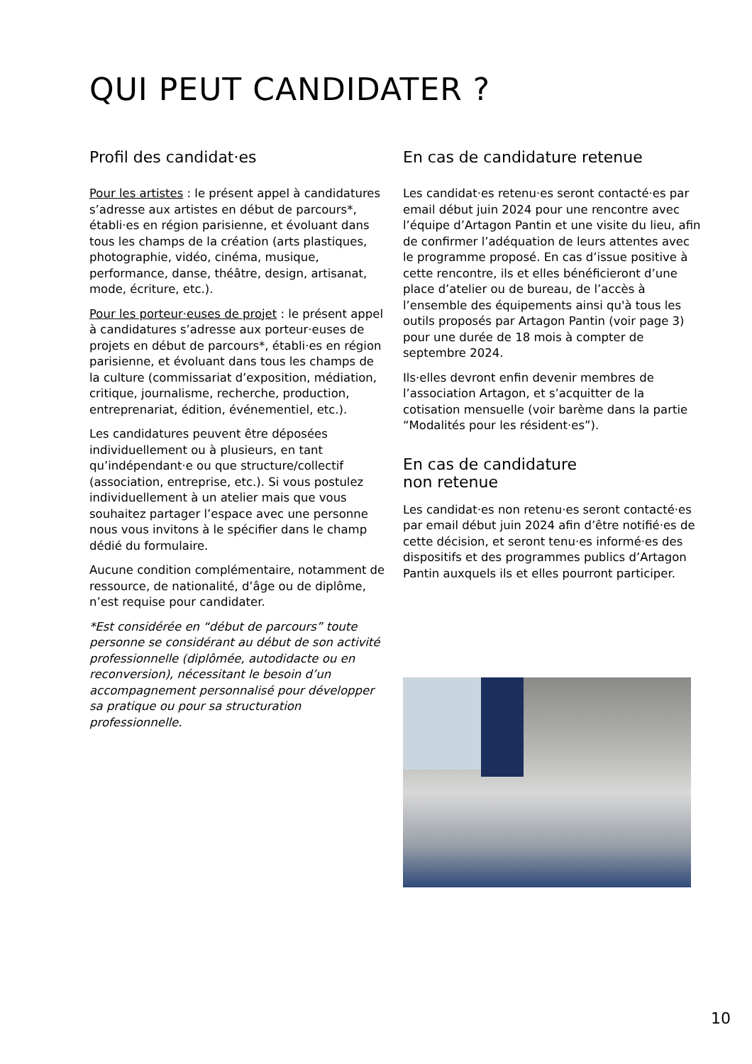QUI PEUT CANDIDATER ?
Profil des candidat·es
Pour les artistes : le présent appel à candidatures s’adresse aux artistes en début de parcours*, établi·es en région parisienne, et évoluant dans tous les champs de la création (arts plastiques, photographie, vidéo, cinéma, musique, performance, danse, théâtre, design, artisanat, mode, écriture, etc.).
Pour les porteur·euses de projet : le présent appel à candidatures s’adresse aux porteur·euses de projets en début de parcours*, établi·es en région parisienne, et évoluant dans tous les champs de la culture (commissariat d’exposition, médiation, critique, journalisme, recherche, production, entreprenariat, édition, événementiel, etc.).
Les candidatures peuvent être déposées individuellement ou à plusieurs, en tant qu’indépendant·e ou que structure/collectif (association, entreprise, etc.). Si vous postulez individuellement à un atelier mais que vous souhaitez partager l’espace avec une personne nous vous invitons à le spécifier dans le champ dédié du formulaire.
Aucune condition complémentaire, notamment de ressource, de nationalité, d’âge ou de diplôme, n’est requise pour candidater.
*Est considérée en “début de parcours” toute personne se considérant au début de son activité professionnelle (diplômée, autodidacte ou en reconversion), nécessitant le besoin d’un accompagnement personnalisé pour développer sa pratique ou pour sa structuration professionnelle.
En cas de candidature retenue
Les candidat·es retenu·es seront contacté·es par email début juin 2024 pour une rencontre avec l’équipe d’Artagon Pantin et une visite du lieu, afin de confirmer l’adéquation de leurs attentes avec le programme proposé. En cas d’issue positive à cette rencontre, ils et elles bénéficieront d’une place d’atelier ou de bureau, de l’accès à l’ensemble des équipements ainsi qu'à tous les outils proposés par Artagon Pantin (voir page 3) pour une durée de 18 mois à compter de septembre 2024.
Ils·elles devront enfin devenir membres de l’association Artagon, et s’acquitter de la cotisation mensuelle (voir barème dans la partie “Modalités pour les résident·es”).
En cas de candidature
non retenue
Les candidat·es non retenu·es seront contacté·es par email début juin 2024 afin d’être notifié·es de cette décision, et seront tenu·es informé·es des dispositifs et des programmes publics d’Artagon Pantin auxquels ils et elles pourront participer.
10